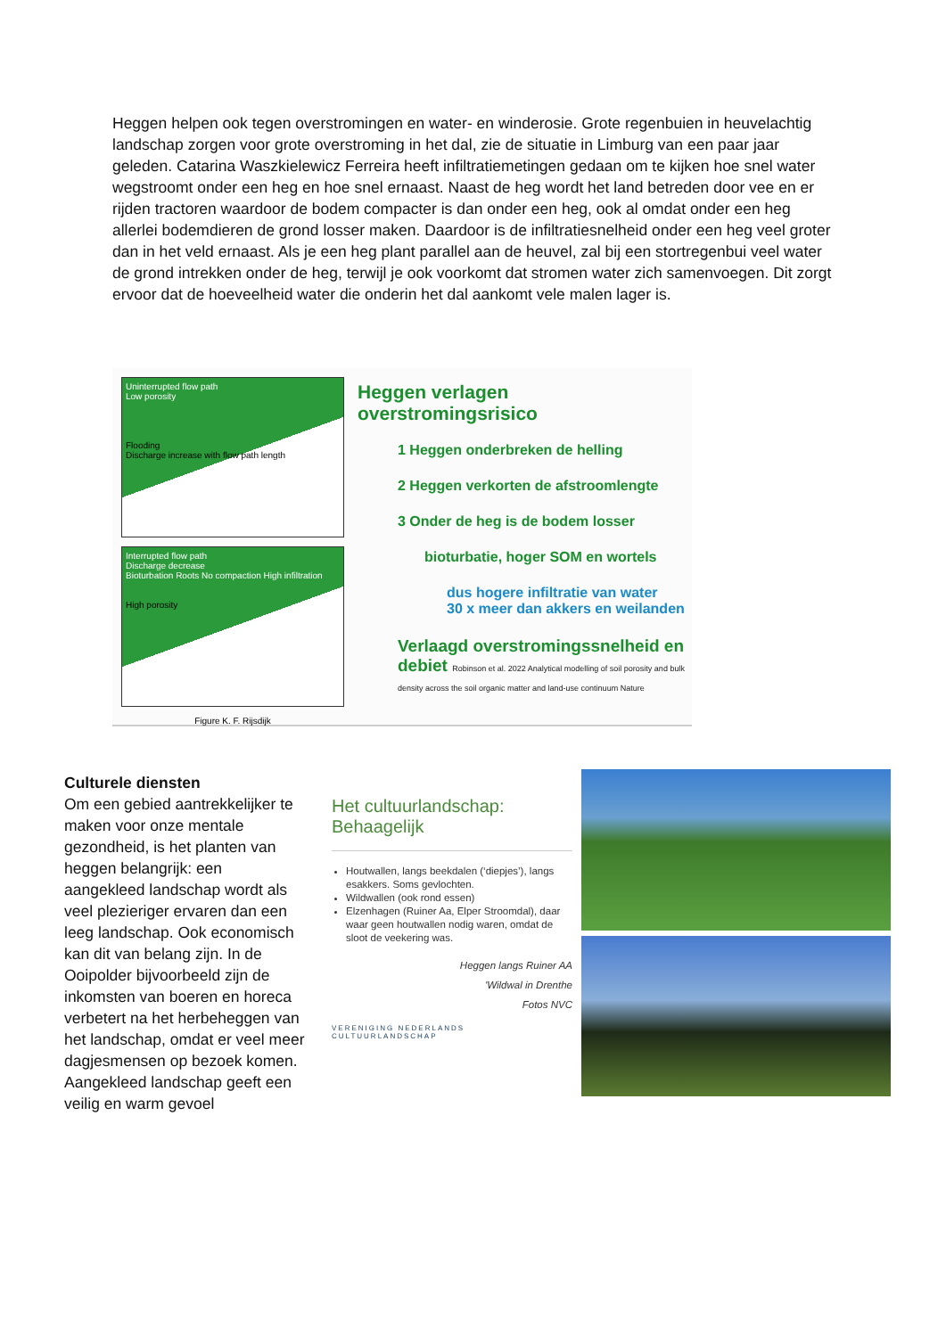Heggen helpen ook tegen overstromingen en water- en winderosie. Grote regenbuien in heuvelachtig landschap zorgen voor grote overstroming in het dal, zie de situatie in Limburg van een paar jaar geleden. Catarina Waszkielewicz Ferreira heeft infiltratiemetingen gedaan om te kijken hoe snel water wegstroomt onder een heg en hoe snel ernaast. Naast de heg wordt het land betreden door vee en er rijden tractoren waardoor de bodem compacter is dan onder een heg, ook al omdat onder een heg allerlei bodemdieren de grond losser maken. Daardoor is de infiltratiesnelheid onder een heg veel groter dan in het veld ernaast. Als je een heg plant parallel aan de heuvel, zal bij een stortregenbui veel water de grond intrekken onder de heg, terwijl je ook voorkomt dat stromen water zich samenvoegen. Dit zorgt ervoor dat de hoeveelheid water die onderin het dal aankomt vele malen lager is.
Uninterrupted flow path
Low porosity
Flooding
Discharge increase with flow path length
Interrupted flow path
Discharge decrease
Bioturbation Roots No compaction High infiltration
High porosity
Figure K. F. Rijsdijk
Heggen verlagen overstromingsrisico
1 Heggen onderbreken de helling
2 Heggen verkorten de afstroomlengte
3 Onder de heg is de bodem losser
bioturbatie, hoger SOM en wortels
dus hogere infiltratie van water
30 x meer dan akkers en weilanden
Verlaagd overstromingssnelheid en
debiet Robinson et al. 2022 Analytical modelling of soil porosity and bulk density across the soil organic matter and land-use continuum Nature
Culturele diensten
Om een gebied aantrekkelijker te maken voor onze mentale gezondheid, is het planten van heggen belangrijk: een aangekleed landschap wordt als veel plezieriger ervaren dan een leeg landschap. Ook economisch kan dit van belang zijn. In de Ooipolder bijvoorbeeld zijn de inkomsten van boeren en horeca verbetert na het herbeheggen van het landschap, omdat er veel meer dagjesmensen op bezoek komen. Aangekleed landschap geeft een veilig en warm gevoel
Het cultuurlandschap:
Behaagelijk
Houtwallen, langs beekdalen (‘diepjes’), langs esakkers. Soms gevlochten.
Wildwallen (ook rond essen)
Elzenhagen (Ruiner Aa, Elper Stroomdal), daar waar geen houtwallen nodig waren, omdat de sloot de veekering was.
Heggen langs Ruiner AA
'Wildwal in Drenthe
Fotos NVC
VERENIGING NEDERLANDS CULTUURLANDSCHAP